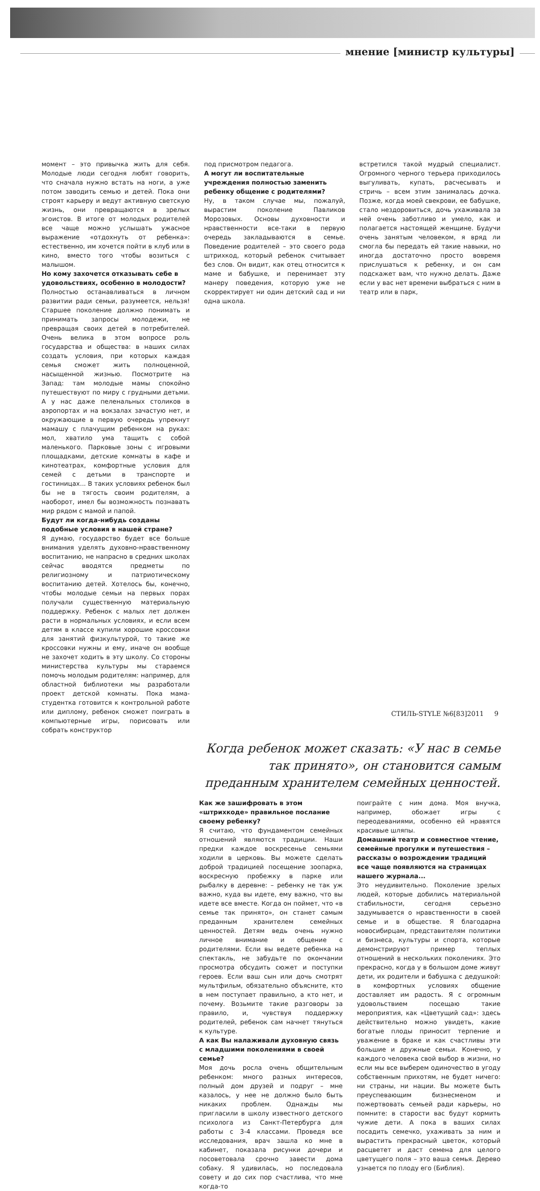мнение [министр культуры]
момент – это привычка жить для себя. Молодые люди сегодня любят говорить, что сначала нужно встать на ноги, а уже потом заводить семью и детей. Пока они строят карьеру и ведут активную светскую жизнь, они превращаются в зрелых эгоистов. В итоге от молодых родителей все чаще можно услышать ужасное выражение «отдохнуть от ребенка»: естественно, им хочется пойти в клуб или в кино, вместо того чтобы возиться с малышом.
Но кому захочется отказывать себе в удовольствиях, особенно в молодости?
Полностью останавливаться в личном развитии ради семьи, разумеется, нельзя! Старшее поколение должно понимать и принимать запросы молодежи, не превращая своих детей в потребителей. Очень велика в этом вопросе роль государства и общества: в наших силах создать условия, при которых каждая семья сможет жить полноценной, насыщенной жизнью. Посмотрите на Запад: там молодые мамы спокойно путешествуют по миру с грудными детьми. А у нас даже пеленальных столиков в аэропортах и на вокзалах зачастую нет, и окружающие в первую очередь упрекнут мамашу с плачущим ребенком на руках: мол, хватило ума тащить с собой маленького. Парковые зоны с игровыми площадками, детские комнаты в кафе и кинотеатрах, комфортные условия для семей с детьми в транспорте и гостиницах... В таких условиях ребенок был бы не в тягость своим родителям, а наоборот, имел бы возможность познавать мир рядом с мамой и папой.
Будут ли когда-нибудь созданы подобные условия в нашей стране?
Я думаю, государство будет все больше внимания уделять духовно-нравственному воспитанию, не напрасно в средних школах сейчас вводятся предметы по религиозному и патриотическому воспитанию детей. Хотелось бы, конечно, чтобы молодые семьи на первых порах получали существенную материальную поддержку. Ребенок с малых лет должен расти в нормальных условиях, и если всем детям в классе купили хорошие кроссовки для занятий физкультурой, то такие же кроссовки нужны и ему, иначе он вообще не захочет ходить в эту школу. Со стороны министерства культуры мы стараемся помочь молодым родителям: например, для областной библиотеки мы разработали проект детской комнаты. Пока мама-студентка готовится к контрольной работе или диплому, ребенок сможет поиграть в компьютерные игры, порисовать или собрать конструктор
под присмотром педагога.
А могут ли воспитательные учреждения полностью заменить ребенку общение с родителями?
Ну, в таком случае мы, пожалуй, вырастим поколение Павликов Морозовых. Основы духовности и нравственности все-таки в первую очередь закладываются в семье. Поведение родителей – это своего рода штрихкод, который ребенок считывает без слов. Он видит, как отец относится к маме и бабушке, и перенимает эту манеру поведения, которую уже не скорректирует ни один детский сад и ни одна школа.
встретился такой мудрый специалист. Огромного черного терьера приходилось выгуливать, купать, расчесывать и стричь – всем этим занималась дочка. Позже, когда моей свекрови, ее бабушке, стало нездоровиться, дочь ухаживала за ней очень заботливо и умело, как и полагается настоящей женщине. Будучи очень занятым человеком, я вряд ли смогла бы передать ей такие навыки, но иногда достаточно просто вовремя прислушаться к ребенку, и он сам подскажет вам, что нужно делать. Даже если у вас нет времени выбраться с ним в театр или в парк,
Когда ребенок может сказать: «У нас в семье так принято», он становится самым преданным хранителем семейных ценностей.
Как же зашифровать в этом «штрихкоде» правильное послание своему ребенку?
Я считаю, что фундаментом семейных отношений являются традиции. Наши предки каждое воскресенье семьями ходили в церковь. Вы можете сделать доброй традицией посещение зоопарка, воскресную пробежку в парке или рыбалку в деревне: – ребенку не так уж важно, куда вы идете, ему важно, что вы идете все вместе. Когда он поймет, что «в семье так принято», он станет самым преданным хранителем семейных ценностей. Детям ведь очень нужно личное внимание и общение с родителями. Если вы ведете ребенка на спектакль, не забудьте по окончании просмотра обсудить сюжет и поступки героев. Если ваш сын или дочь смотрят мультфильм, обязательно объясните, кто в нем поступает правильно, а кто нет, и почему. Возьмите такие разговоры за правило, и, чувствуя поддержку родителей, ребенок сам начнет тянуться к культуре.
А как Вы налаживали духовную связь с младшими поколениями в своей семье?
Моя дочь росла очень общительным ребенком: много разных интересов, полный дом друзей и подруг – мне казалось, у нее не должно было быть никаких проблем. Однажды мы пригласили в школу известного детского психолога из Санкт-Петербурга для работы с 3-4 классами. Проведя все исследования, врач зашла ко мне в кабинет, показала рисунки дочери и посоветовала срочно завести дома собаку. Я удивилась, но последовала совету и до сих пор счастлива, что мне когда-то
поиграйте с ним дома. Моя внучка, например, обожает игры с переодеваниями, особенно ей нравятся красивые шляпы.
Домашний театр и совместное чтение, семейные прогулки и путешествия – рассказы о возрождении традиций все чаще появляются на страницах нашего журнала...
Это неудивительно. Поколение зрелых людей, которые добились материальной стабильности, сегодня серьезно задумывается о нравственности в своей семье и в обществе. Я благодарна новосибирцам, представителям политики и бизнеса, культуры и спорта, которые демонстрируют пример теплых отношений в нескольких поколениях. Это прекрасно, когда у в большом доме живут дети, их родители и бабушка с дедушкой: в комфортных условиях общение доставляет им радость. Я с огромным удовольствием посещаю такие мероприятия, как «Цветущий сад»: здесь действительно можно увидеть, какие богатые плоды приносит терпение и уважение в браке и как счастливы эти большие и дружные семьи. Конечно, у каждого человека свой выбор в жизни, но если мы все выберем одиночество в угоду собственным прихотям, не будет ничего: ни страны, ни нации. Вы можете быть преуспевающим бизнесменом и пожертвовать семьей ради карьеры, но помните: в старости вас будут кормить чужие дети. А пока в ваших силах посадить семечко, ухаживать за ним и вырастить прекрасный цветок, который расцветет и даст семена для целого цветущего поля – это ваша семья. Дерево узнается по плоду его (Библия).
СТИЛЬ-STYLE №6[83]2011 9